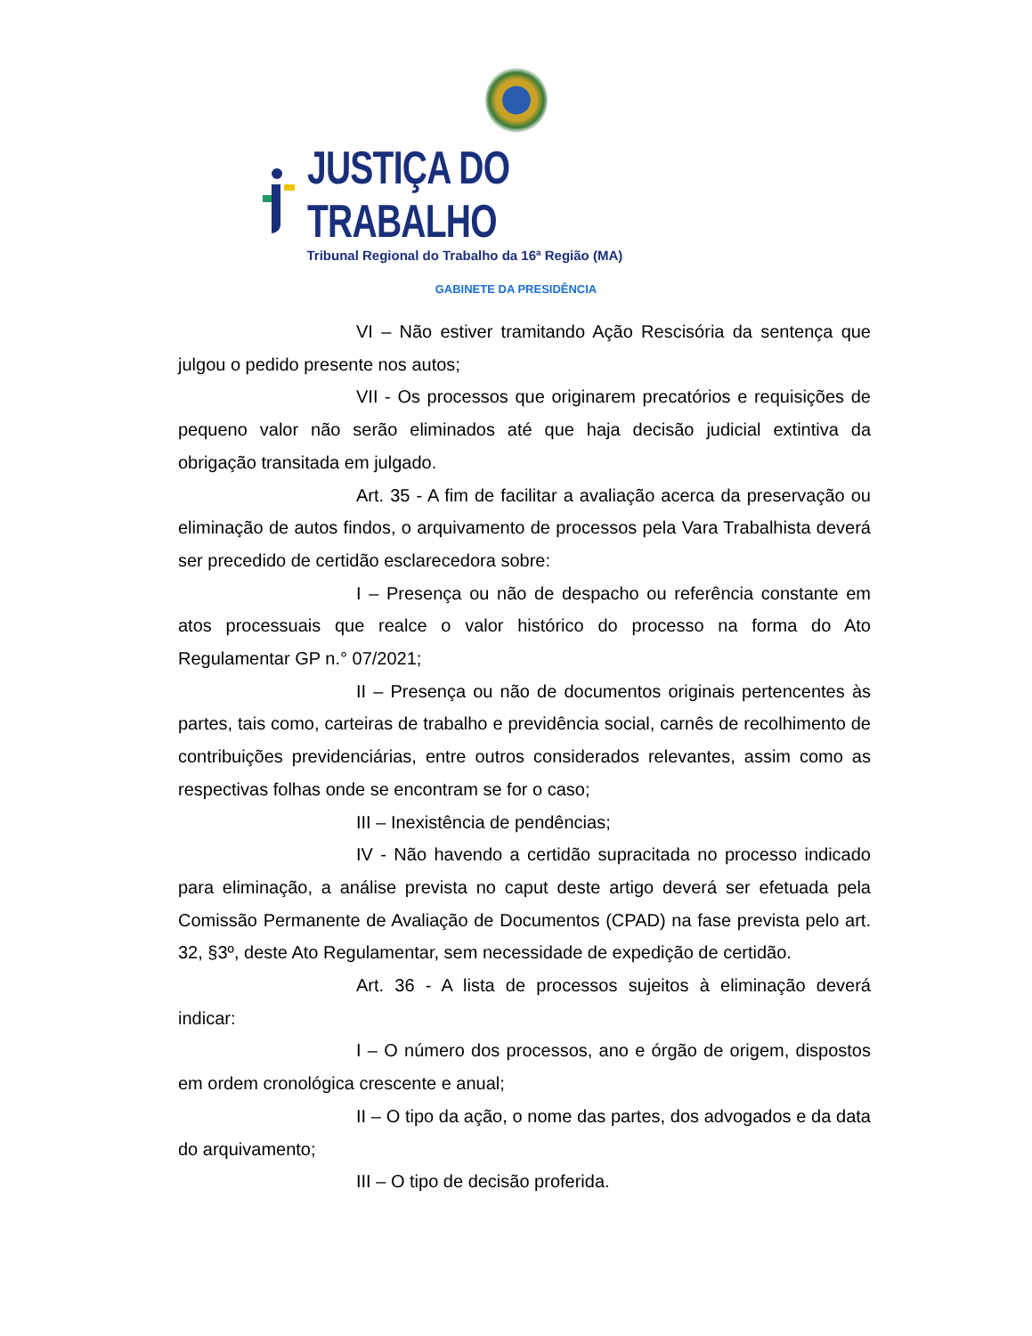JUSTIÇA DO TRABALHO
Tribunal Regional do Trabalho da 16ª Região (MA)
GABINETE DA PRESIDÊNCIA
VI – Não estiver tramitando Ação Rescisória da sentença que julgou o pedido presente nos autos;
VII - Os processos que originarem precatórios e requisições de pequeno valor não serão eliminados até que haja decisão judicial extintiva da obrigação transitada em julgado.
Art. 35 - A fim de facilitar a avaliação acerca da preservação ou eliminação de autos findos, o arquivamento de processos pela Vara Trabalhista deverá ser precedido de certidão esclarecedora sobre:
I – Presença ou não de despacho ou referência constante em atos processuais que realce o valor histórico do processo na forma do Ato Regulamentar GP n.° 07/2021;
II – Presença ou não de documentos originais pertencentes às partes, tais como, carteiras de trabalho e previdência social, carnês de recolhimento de contribuições previdenciárias, entre outros considerados relevantes, assim como as respectivas folhas onde se encontram se for o caso;
III – Inexistência de pendências;
IV - Não havendo a certidão supracitada no processo indicado para eliminação, a análise prevista no caput deste artigo deverá ser efetuada pela Comissão Permanente de Avaliação de Documentos (CPAD) na fase prevista pelo art. 32, §3º, deste Ato Regulamentar, sem necessidade de expedição de certidão.
Art. 36 - A lista de processos sujeitos à eliminação deverá indicar:
I – O número dos processos, ano e órgão de origem, dispostos em ordem cronológica crescente e anual;
II – O tipo da ação, o nome das partes, dos advogados e da data do arquivamento;
III – O tipo de decisão proferida.